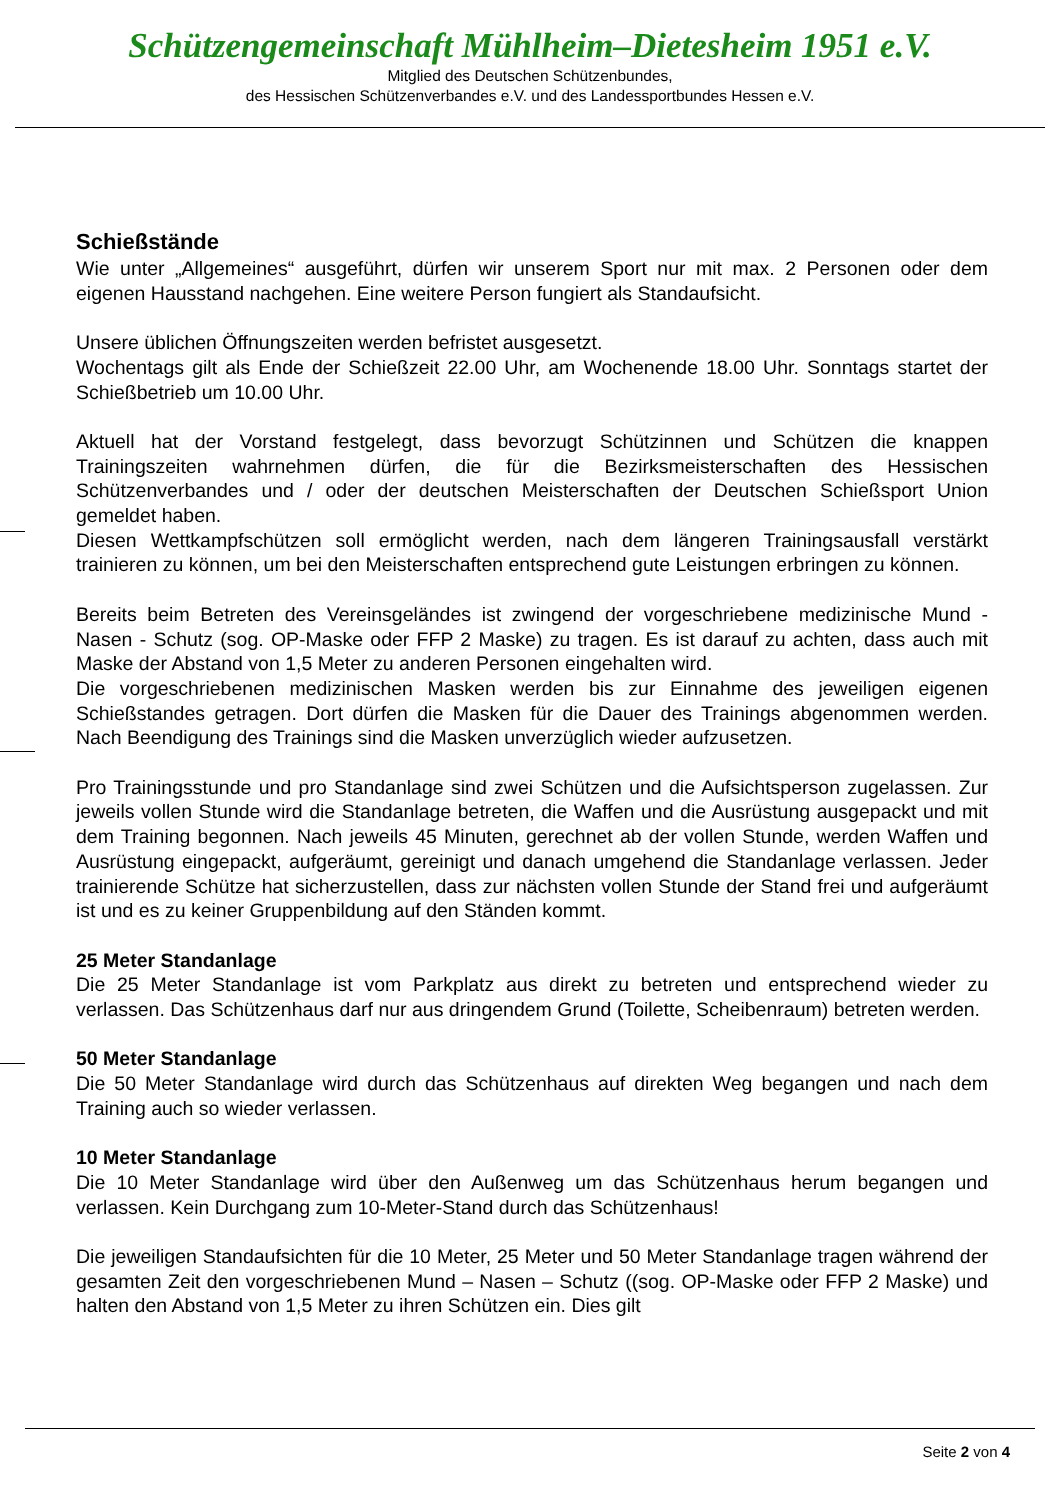Schützengemeinschaft Mühlheim–Dietesheim 1951 e.V.
Mitglied des Deutschen Schützenbundes,
des Hessischen Schützenverbandes e.V. und des Landessportbundes Hessen e.V.
Schießstände
Wie unter „Allgemeines“ ausgeführt, dürfen wir unserem Sport nur mit max. 2 Personen oder dem eigenen Hausstand nachgehen. Eine weitere Person fungiert als Standaufsicht.
Unsere üblichen Öffnungszeiten werden befristet ausgesetzt.
Wochentags gilt als Ende der Schießzeit 22.00 Uhr, am Wochenende 18.00 Uhr. Sonntags startet der Schießbetrieb um 10.00 Uhr.
Aktuell hat der Vorstand festgelegt, dass bevorzugt Schützinnen und Schützen die knappen Trainingszeiten wahrnehmen dürfen, die für die Bezirksmeisterschaften des Hessischen Schützenverbandes und / oder der deutschen Meisterschaften der Deutschen Schießsport Union gemeldet haben.
Diesen Wettkampfschützen soll ermöglicht werden, nach dem längeren Trainingsausfall verstärkt trainieren zu können, um bei den Meisterschaften entsprechend gute Leistungen erbringen zu können.
Bereits beim Betreten des Vereinsgeländes ist zwingend der vorgeschriebene medizinische Mund - Nasen - Schutz (sog. OP-Maske oder FFP 2 Maske) zu tragen. Es ist darauf zu achten, dass auch mit Maske der Abstand von 1,5 Meter zu anderen Personen eingehalten wird.
Die vorgeschriebenen medizinischen Masken werden bis zur Einnahme des jeweiligen eigenen Schießstandes getragen. Dort dürfen die Masken für die Dauer des Trainings abgenommen werden. Nach Beendigung des Trainings sind die Masken unverzüglich wieder aufzusetzen.
Pro Trainingsstunde und pro Standanlage sind zwei Schützen und die Aufsichtsperson zugelassen. Zur jeweils vollen Stunde wird die Standanlage betreten, die Waffen und die Ausrüstung ausgepackt und mit dem Training begonnen. Nach jeweils 45 Minuten, gerechnet ab der vollen Stunde, werden Waffen und Ausrüstung eingepackt, aufgeräumt, gereinigt und danach umgehend die Standanlage verlassen. Jeder trainierende Schütze hat sicherzustellen, dass zur nächsten vollen Stunde der Stand frei und aufgeräumt ist und es zu keiner Gruppenbildung auf den Ständen kommt.
25 Meter Standanlage
Die 25 Meter Standanlage ist vom Parkplatz aus direkt zu betreten und entsprechend wieder zu verlassen. Das Schützenhaus darf nur aus dringendem Grund (Toilette, Scheibenraum) betreten werden.
50 Meter Standanlage
Die 50 Meter Standanlage wird durch das Schützenhaus auf direkten Weg begangen und nach dem Training auch so wieder verlassen.
10 Meter Standanlage
Die 10 Meter Standanlage wird über den Außenweg um das Schützenhaus herum begangen und verlassen. Kein Durchgang zum 10-Meter-Stand durch das Schützenhaus!
Die jeweiligen Standaufsichten für die 10 Meter, 25 Meter und 50 Meter Standanlage tragen während der gesamten Zeit den vorgeschriebenen Mund – Nasen – Schutz ((sog. OP-Maske oder FFP 2 Maske) und halten den Abstand von 1,5 Meter zu ihren Schützen ein. Dies gilt
Seite 2 von 4